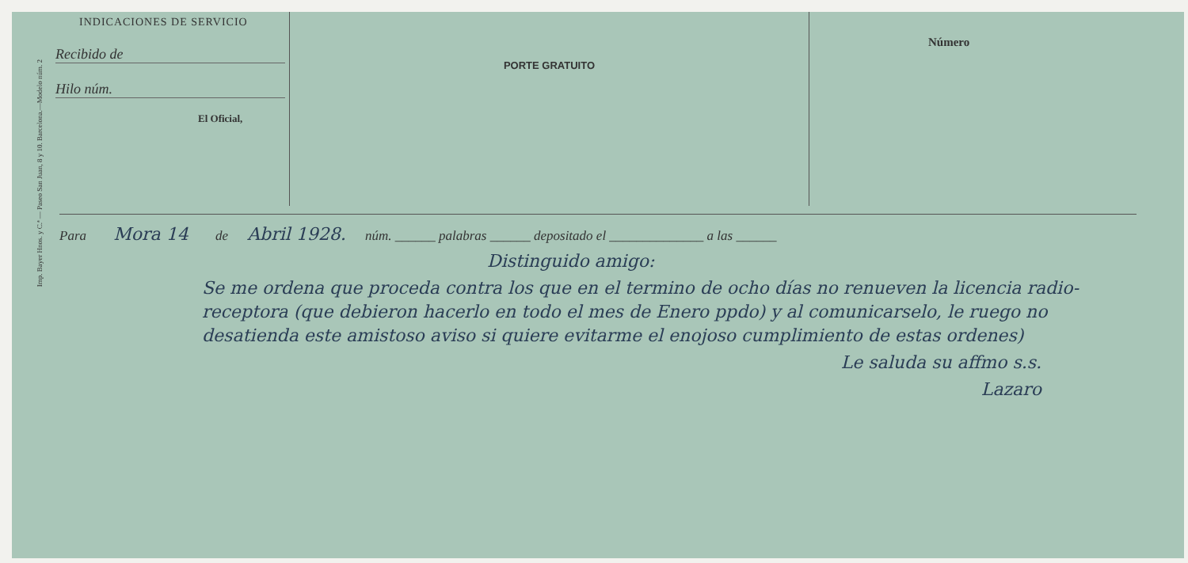Imp. Bayer Hnos. y C.ª — Paseo San Juan, 8 y 10. Barcelona.—Modelo núm. 2
INDICACIONES DE SERVICIO
Recibido de
Hilo núm.
El Oficial,
PORTE GRATUITO
Número
Para Mora 14 de Abril 1928. núm. ______ palabras ______ depositado el ______________ a las ______
Distinguido amigo:
Se me ordena que proceda contra los que en el termino de ocho días no renueven la licencia radio-receptora (que debieron hacerlo en todo el mes de Enero ppdo) y al comunicarselo, le ruego no desatienda este amistoso aviso si quiere evitarme el enojoso cumplimiento de estas ordenes)
Le saluda su affmo s.s.
Lazaro